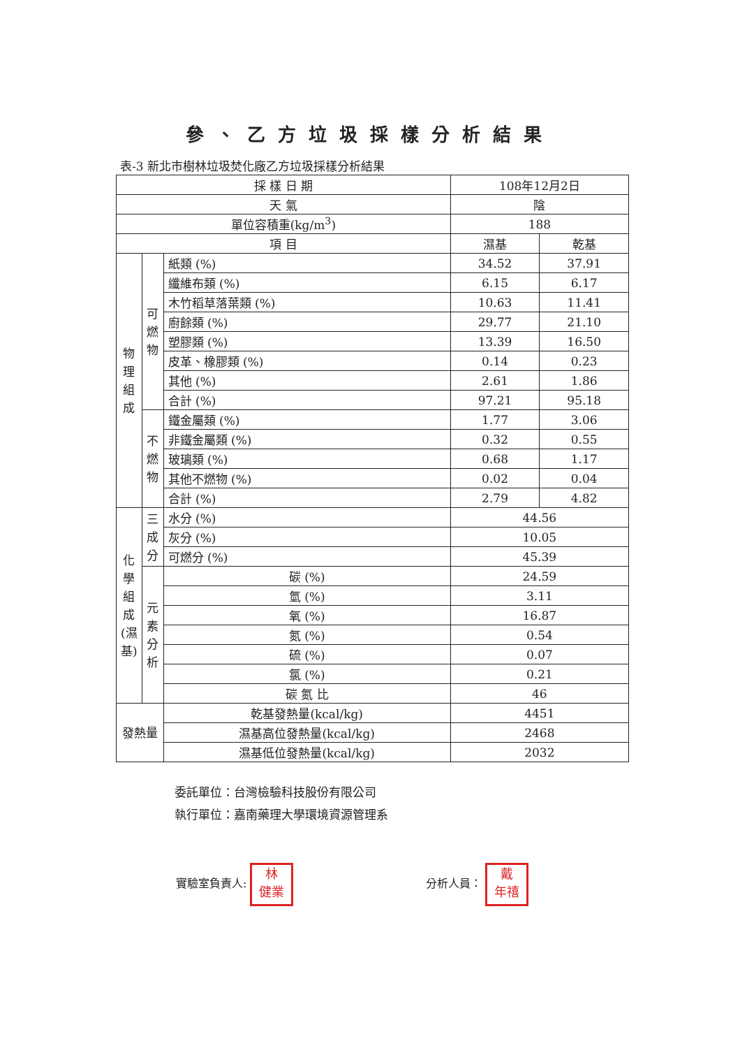參、乙方垃圾採樣分析結果
表-3 新北市樹林垃圾焚化廠乙方垃圾採樣分析結果
| 採 樣 日 期 | | | 108年12月2日 | |
| 天 氣 | | | 陰 | |
| 單位容積重(kg/m<sup>3</sup>) | | | 188 | |
| 項 目 | | | 濕基 | 乾基 |
| 物理組成 | 可燃物 | 紙類 (%) | 34.52 | 37.91 |
| | | 纖維布類 (%) | 6.15 | 6.17 |
| | | 木竹稻草落葉類 (%) | 10.63 | 11.41 |
| | | 廚餘類 (%) | 29.77 | 21.10 |
| | | 塑膠類 (%) | 13.39 | 16.50 |
| | | 皮革、橡膠類 (%) | 0.14 | 0.23 |
| | | 其他 (%) | 2.61 | 1.86 |
| | | 合計 (%) | 97.21 | 95.18 |
| | 不燃物 | 鐵金屬類 (%) | 1.77 | 3.06 |
| | | 非鐵金屬類 (%) | 0.32 | 0.55 |
| | | 玻璃類 (%) | 0.68 | 1.17 |
| | | 其他不燃物 (%) | 0.02 | 0.04 |
| | | 合計 (%) | 2.79 | 4.82 |
| 化學組成(濕基) | 三成分 | 水分 (%) | 44.56 | |
| | | 灰分 (%) | 10.05 | |
| | | 可燃分 (%) | 45.39 | |
| | 元素分析 | 碳 (%) | 24.59 | |
| | | 氫 (%) | 3.11 | |
| | | 氧 (%) | 16.87 | |
| | | 氮 (%) | 0.54 | |
| | | 硫 (%) | 0.07 | |
| | | 氯 (%) | 0.21 | |
| | | 碳 氮 比 | 46 | |
| 發熱量 | | 乾基發熱量(kcal/kg) | 4451 | |
| | | 濕基高位發熱量(kcal/kg) | 2468 | |
| | | 濕基低位發熱量(kcal/kg) | 2032 | |
委託單位：台灣檢驗科技股份有限公司
執行單位：嘉南藥理大學環境資源管理系
實驗室負責人: 林
健業
分析人員： 戴
年禧